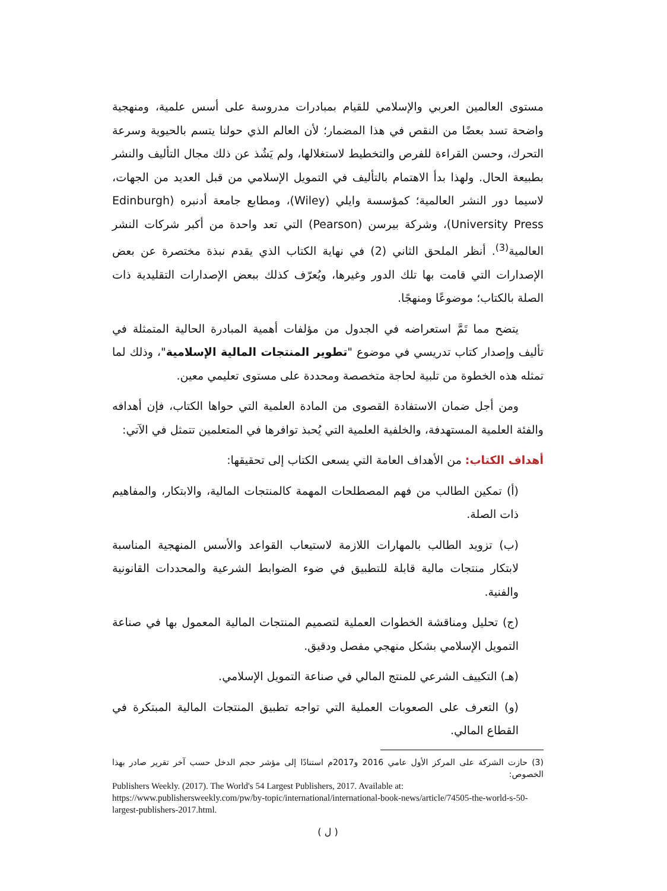مستوى العالمين العربي والإسلامي للقيام بمبادرات مدروسة على أسس علمية، ومنهجية واضحة تسد بعضًا من النقص في هذا المضمار؛ لأن العالم الذي حولنا يتسم بالحيوية وسرعة التحرك، وحسن القراءة للفرص والتخطيط لاستغلالها، ولم يَشُذ عن ذلك مجال التأليف والنشر بطبيعة الحال. ولهذا بدأ الاهتمام بالتأليف في التمويل الإسلامي من قبل العديد من الجهات، لاسيما دور النشر العالمية؛ كمؤسسة وايلي (Wiley)، ومطابع جامعة أدنبره (Edinburgh University Press)، وشركة بيرسن (Pearson) التي تعد واحدة من أكبر شركات النشر العالمية<sup>(3)</sup>. أنظر الملحق الثاني (2) في نهاية الكتاب الذي يقدم نبذة مختصرة عن بعض الإصدارات التي قامت بها تلك الدور وغيرها، ويُعرّف كذلك ببعض الإصدارات التقليدية ذات الصلة بالكتاب؛ موضوعًا ومنهجًا.
يتضح مما تَمَّ استعراضه في الجدول من مؤلفات أهمية المبادرة الحالية المتمثلة في تأليف وإصدار كتاب تدريسي في موضوع "تطوير المنتجات المالية الإسلامية"، وذلك لما تمثله هذه الخطوة من تلبية لحاجة متخصصة ومحددة على مستوى تعليمي معين.
ومن أجل ضمان الاستفادة القصوى من المادة العلمية التي حواها الكتاب، فإن أهدافه والفئة العلمية المستهدفة، والخلفية العلمية التي يُحبذ توافرها في المتعلمين تتمثل في الآتي:
أهداف الكتاب: من الأهداف العامة التي يسعى الكتاب إلى تحقيقها:
(أ) تمكين الطالب من فهم المصطلحات المهمة كالمنتجات المالية، والابتكار، والمفاهيم ذات الصلة.
(ب) تزويد الطالب بالمهارات اللازمة لاستيعاب القواعد والأسس المنهجية المناسبة لابتكار منتجات مالية قابلة للتطبيق في ضوء الضوابط الشرعية والمحددات القانونية والفنية.
(ج) تحليل ومناقشة الخطوات العملية لتصميم المنتجات المالية المعمول بها في صناعة التمويل الإسلامي بشكل منهجي مفصل ودقيق.
(هـ) التكييف الشرعي للمنتج المالي في صناعة التمويل الإسلامي.
(و) التعرف على الصعوبات العملية التي تواجه تطبيق المنتجات المالية المبتكرة في القطاع المالي.
(3) حازت الشركة على المركز الأول عامي 2016 و2017م استنادًا إلى مؤشر حجم الدخل حسب آخر تقرير صادر بهذا الخصوص:
Publishers Weekly. (2017). The World's 54 Largest Publishers, 2017. Available at: https://www.publishersweekly.com/pw/by-topic/international/international-book-news/article/74505-the-world-s-50-largest-publishers-2017.html.
( ل )